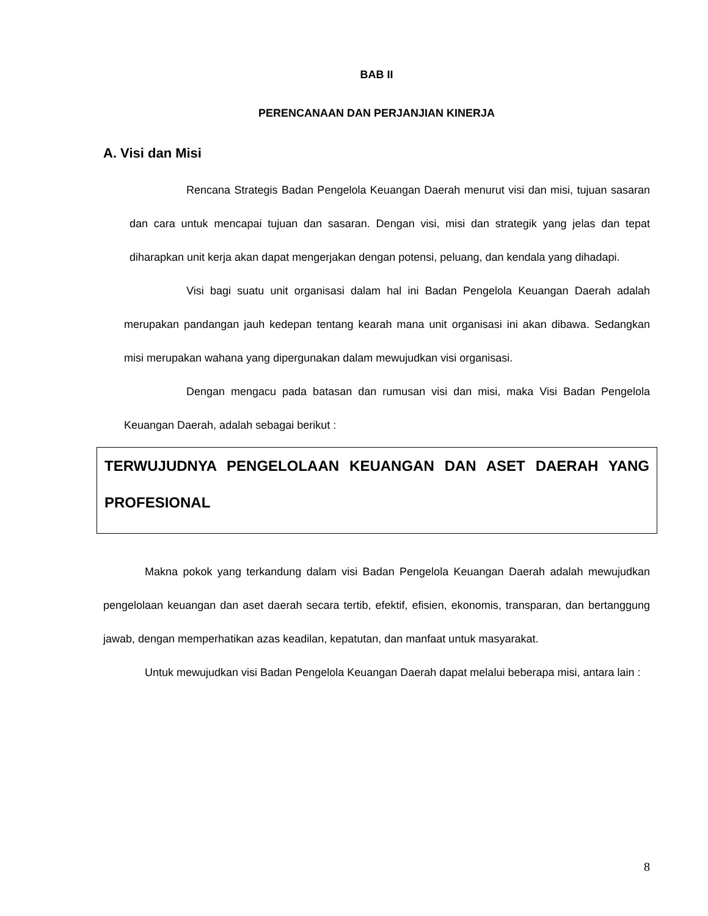BAB II
PERENCANAAN DAN PERJANJIAN KINERJA
A. Visi dan Misi
Rencana Strategis Badan Pengelola Keuangan Daerah menurut visi dan misi, tujuan sasaran dan cara untuk mencapai tujuan dan sasaran. Dengan visi, misi dan strategik yang jelas dan tepat diharapkan unit kerja akan dapat mengerjakan dengan potensi, peluang, dan kendala yang dihadapi.
Visi bagi suatu unit organisasi dalam hal ini Badan Pengelola Keuangan Daerah adalah merupakan pandangan jauh kedepan tentang kearah mana unit organisasi ini akan dibawa. Sedangkan misi merupakan wahana yang dipergunakan dalam mewujudkan visi organisasi.
Dengan mengacu pada batasan dan rumusan visi dan misi, maka Visi Badan Pengelola Keuangan Daerah, adalah sebagai berikut :
TERWUJUDNYA PENGELOLAAN KEUANGAN DAN ASET DAERAH YANG PROFESIONAL
Makna pokok yang terkandung dalam visi Badan Pengelola Keuangan Daerah adalah mewujudkan pengelolaan keuangan dan aset daerah secara tertib, efektif, efisien, ekonomis, transparan, dan bertanggung jawab, dengan memperhatikan azas keadilan, kepatutan, dan manfaat untuk masyarakat.
Untuk mewujudkan visi Badan Pengelola Keuangan Daerah dapat melalui beberapa misi, antara lain :
8